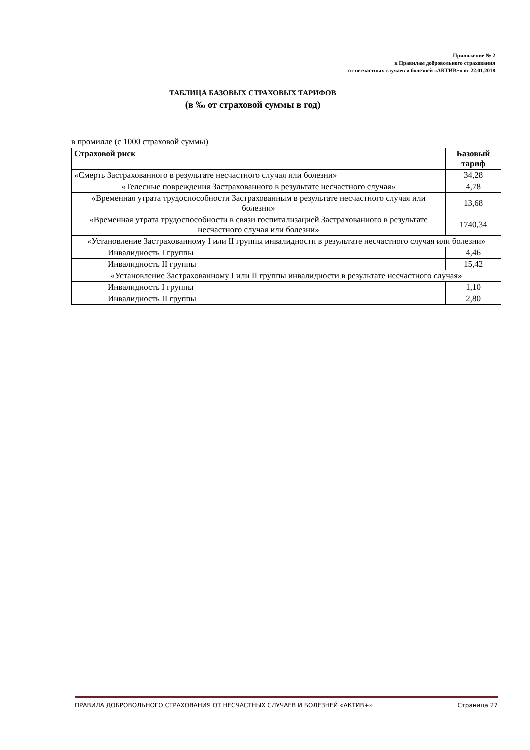Приложение № 2
к Правилам добровольного страхования
от несчастных случаев и болезней «АКТИВ+» от 22.01.2018
ТАБЛИЦА БАЗОВЫХ СТРАХОВЫХ ТАРИФОВ
(в ‰ от страховой суммы в год)
в промилле (с 1000 страховой суммы)
| Страховой риск | Базовый тариф |
| --- | --- |
| «Смерть Застрахованного в результате несчастного случая или болезни» | 34,28 |
| «Телесные повреждения Застрахованного в результате несчастного случая» | 4,78 |
| «Временная утрата трудоспособности Застрахованным в результате несчастного случая или болезни» | 13,68 |
| «Временная утрата трудоспособности в связи госпитализацией Застрахованного в результате несчастного случая или болезни» | 1740,34 |
| «Установление Застрахованному I или II группы инвалидности в результате несчастного случая или болезни» | |
| Инвалидность I группы | 4,46 |
| Инвалидность II группы | 15,42 |
| «Установление Застрахованному I или II группы инвалидности в результате несчастного случая» | |
| Инвалидность I группы | 1,10 |
| Инвалидность II группы | 2,80 |
ПРАВИЛА ДОБРОВОЛЬНОГО СТРАХОВАНИЯ ОТ НЕСЧАСТНЫХ СЛУЧАЕВ И БОЛЕЗНЕЙ «АКТИВ+» Страница 27